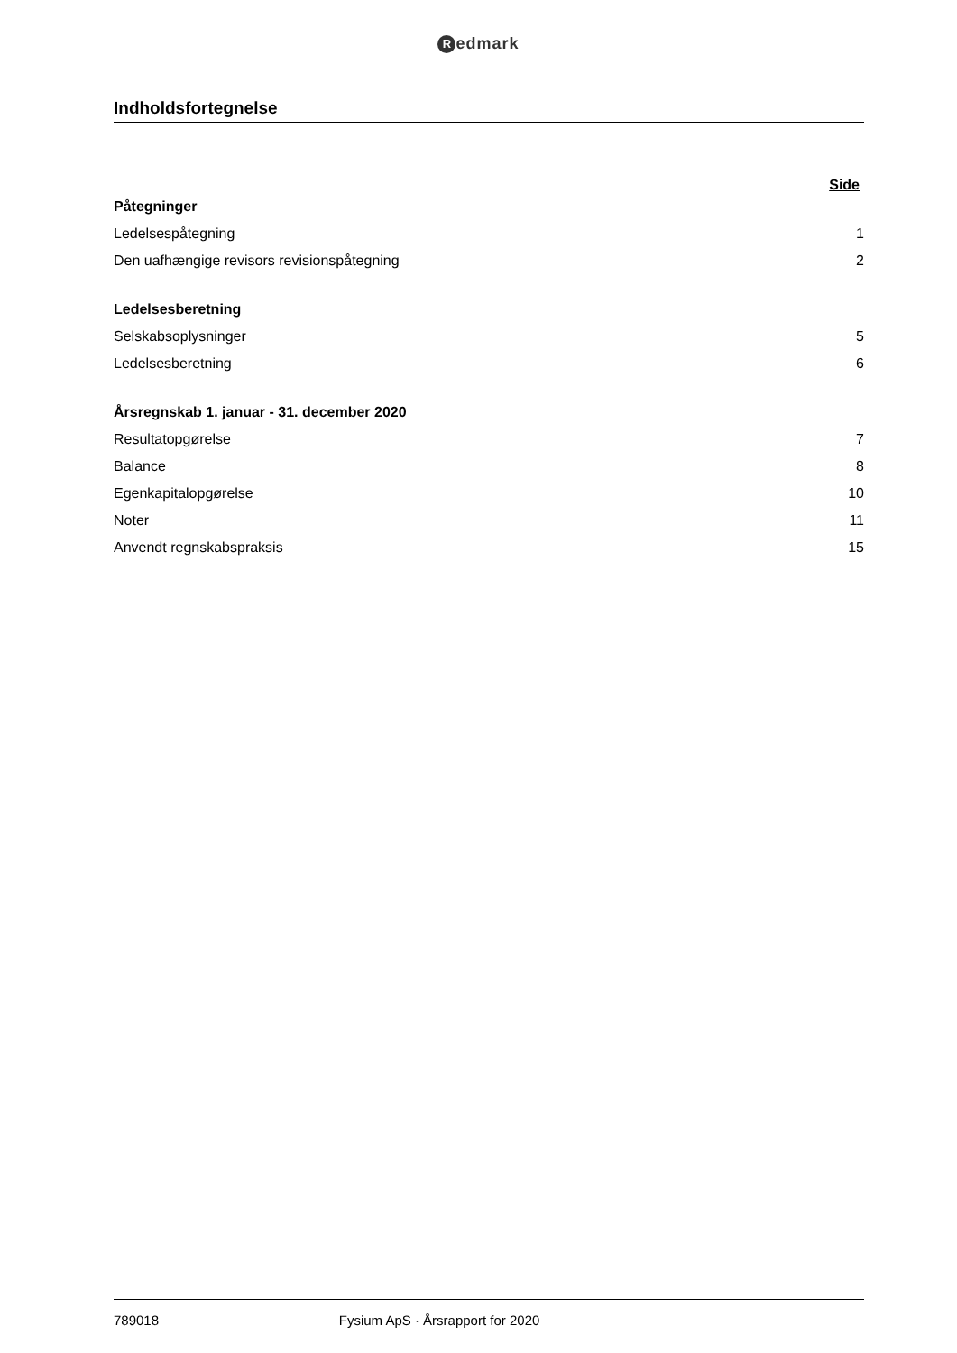Redmark
Indholdsfortegnelse
Side
Påtegninger
Ledelsespåtegning 1
Den uafhængige revisors revisionspåtegning 2
Ledelsesberetning
Selskabsoplysninger 5
Ledelsesberetning 6
Årsregnskab 1. januar - 31. december 2020
Resultatopgørelse 7
Balance 8
Egenkapitalopgørelse 10
Noter 11
Anvendt regnskabspraksis 15
789018 Fysium ApS · Årsrapport for 2020